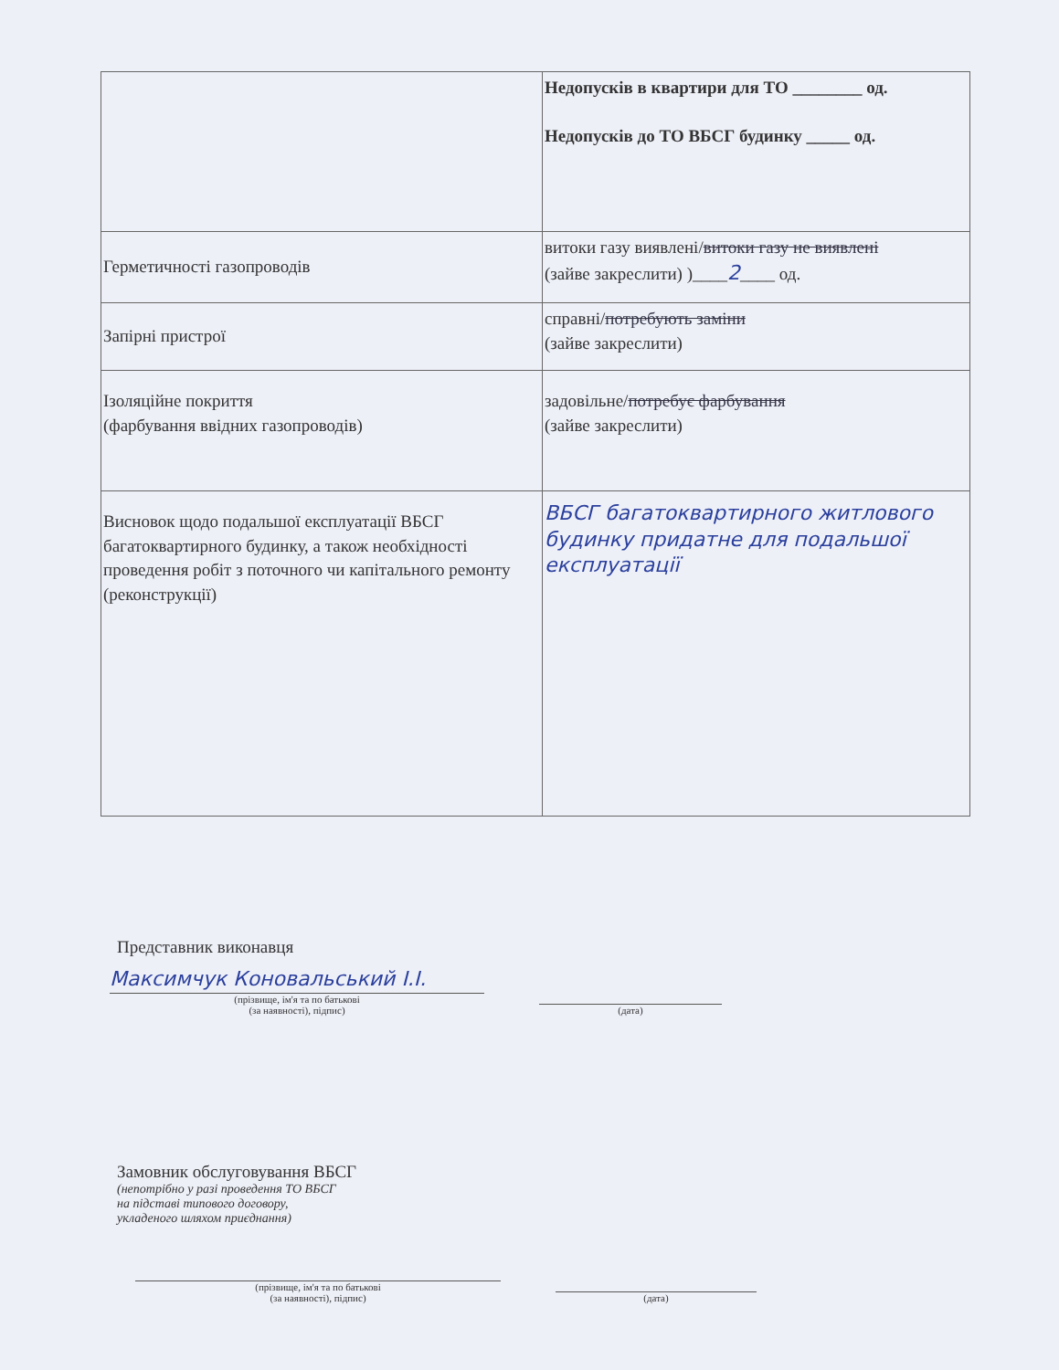| | Недопусків в квартири для ТО ________ од. Недопусків до ТО ВБСГ будинку _____ од. |
| Герметичності газопроводів | витоки газу виявлені/ витоки газу не виявлені (зайве закреслити) )____ 2 ____ од. |
| Запірні пристрої | справні/ потребують заміни (зайве закреслити) |
| Ізоляційне покриття (фарбування ввідних газопроводів) | задовільне/ потребує фарбування (зайве закреслити) |
| Висновок щодо подальшої експлуатації ВБСГ багатоквартирного будинку, а також необхідності проведення робіт з поточного чи капітального ремонту (реконструкції) | ВБСГ багатоквартирного житлового будинку придатне для подальшої експлуатації |
Представник виконавця
Максимчук Коновальський І.І.
(прізвище, ім'я та по батькові
(за наявності), підпис)
(дата)
Замовник обслуговування ВБСГ
(непотрібно у разі проведення ТО ВБСГ
на підставі типового договору,
укладеного шляхом приєднання)
(прізвище, ім'я та по батькові
(за наявності), підпис)
(дата)